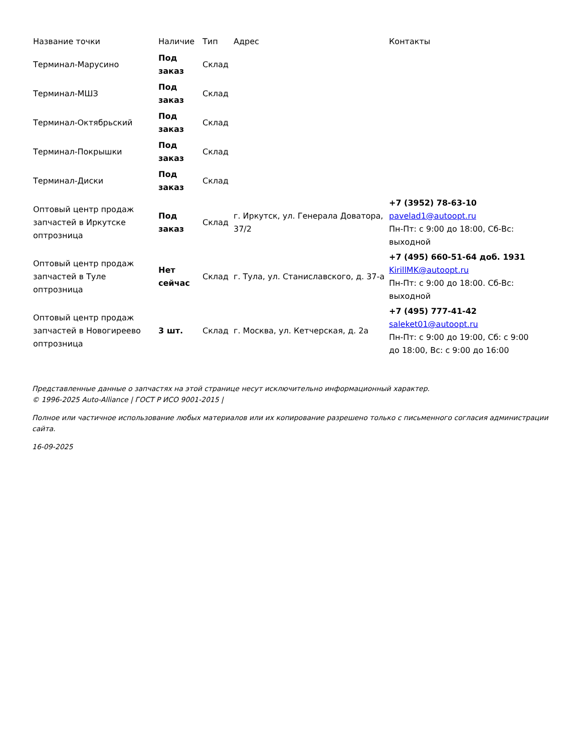| Название точки | Наличие | Тип | Адрес | Контакты |
| --- | --- | --- | --- | --- |
| Терминал-Марусино | Под заказ | Склад | | |
| Терминал-МШЗ | Под заказ | Склад | | |
| Терминал-Октябрьский | Под заказ | Склад | | |
| Терминал-Покрышки | Под заказ | Склад | | |
| Терминал-Диски | Под заказ | Склад | | |
| Оптовый центр продаж запчастей в Иркутске оптрозница | Под заказ | Склад | г. Иркутск, ул. Генерала Доватора, 37/2 | +7 (3952) 78-63-10 pavelad1@autoopt.ru Пн-Пт: с 9:00 до 18:00, Сб-Вс: выходной |
| Оптовый центр продаж запчастей в Туле оптрозница | Нет сейчас | Склад | г. Тула, ул. Станиславского, д. 37-а | +7 (495) 660-51-64 доб. 1931 KirillMK@autoopt.ru Пн-Пт: с 9:00 до 18:00. Сб-Вс: выходной |
| Оптовый центр продаж запчастей в Новогиреево оптрозница | 3 шт. | Склад | г. Москва, ул. Кетчерская, д. 2а | +7 (495) 777-41-42 saleket01@autoopt.ru Пн-Пт: с 9:00 до 19:00, Сб: с 9:00 до 18:00, Вс: с 9:00 до 16:00 |
Представленные данные о запчастях на этой странице несут исключительно информационный характер.
© 1996-2025 Auto-Alliance | ГОСТ Р ИСО 9001-2015 |
Полное или частичное использование любых материалов или их копирование разрешено только с письменного согласия администрации сайта.
16-09-2025